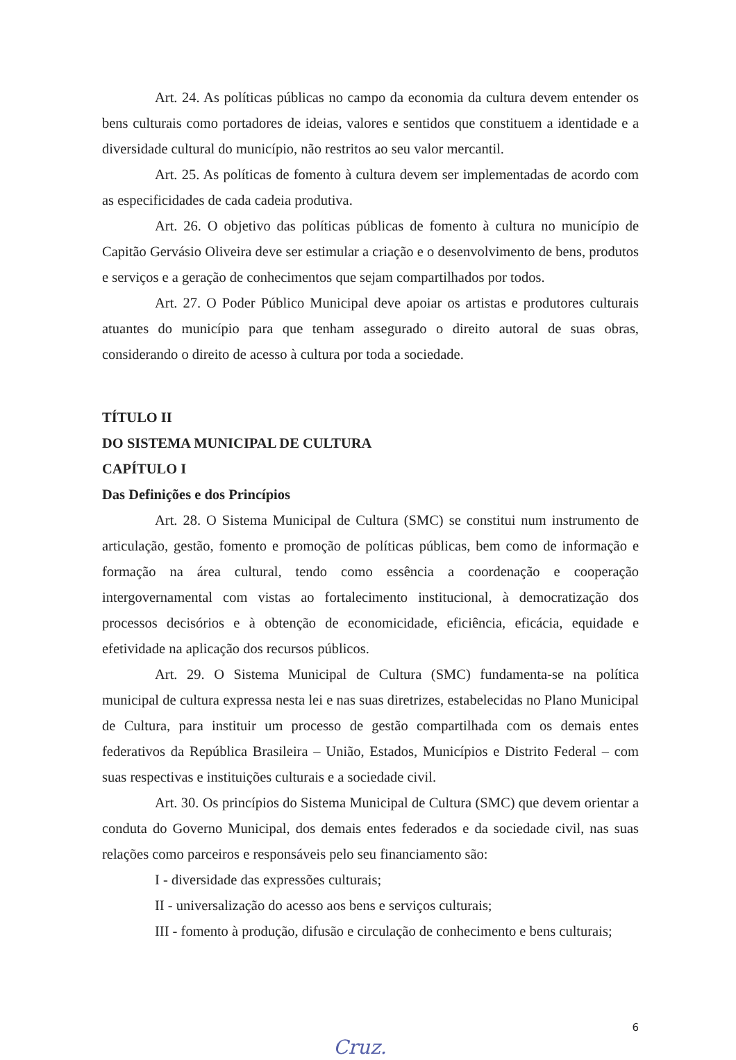Art. 24. As políticas públicas no campo da economia da cultura devem entender os bens culturais como portadores de ideias, valores e sentidos que constituem a identidade e a diversidade cultural do município, não restritos ao seu valor mercantil.
Art. 25. As políticas de fomento à cultura devem ser implementadas de acordo com as especificidades de cada cadeia produtiva.
Art. 26. O objetivo das políticas públicas de fomento à cultura no município de Capitão Gervásio Oliveira deve ser estimular a criação e o desenvolvimento de bens, produtos e serviços e a geração de conhecimentos que sejam compartilhados por todos.
Art. 27. O Poder Público Municipal deve apoiar os artistas e produtores culturais atuantes do município para que tenham assegurado o direito autoral de suas obras, considerando o direito de acesso à cultura por toda a sociedade.
TÍTULO II
DO SISTEMA MUNICIPAL DE CULTURA
CAPÍTULO I
Das Definições e dos Princípios
Art. 28. O Sistema Municipal de Cultura (SMC) se constitui num instrumento de articulação, gestão, fomento e promoção de políticas públicas, bem como de informação e formação na área cultural, tendo como essência a coordenação e cooperação intergovernamental com vistas ao fortalecimento institucional, à democratização dos processos decisórios e à obtenção de economicidade, eficiência, eficácia, equidade e efetividade na aplicação dos recursos públicos.
Art. 29. O Sistema Municipal de Cultura (SMC) fundamenta-se na política municipal de cultura expressa nesta lei e nas suas diretrizes, estabelecidas no Plano Municipal de Cultura, para instituir um processo de gestão compartilhada com os demais entes federativos da República Brasileira – União, Estados, Municípios e Distrito Federal – com suas respectivas e instituições culturais e a sociedade civil.
Art. 30. Os princípios do Sistema Municipal de Cultura (SMC) que devem orientar a conduta do Governo Municipal, dos demais entes federados e da sociedade civil, nas suas relações como parceiros e responsáveis pelo seu financiamento são:
I - diversidade das expressões culturais;
II - universalização do acesso aos bens e serviços culturais;
III - fomento à produção, difusão e circulação de conhecimento e bens culturais;
6
Cruz.